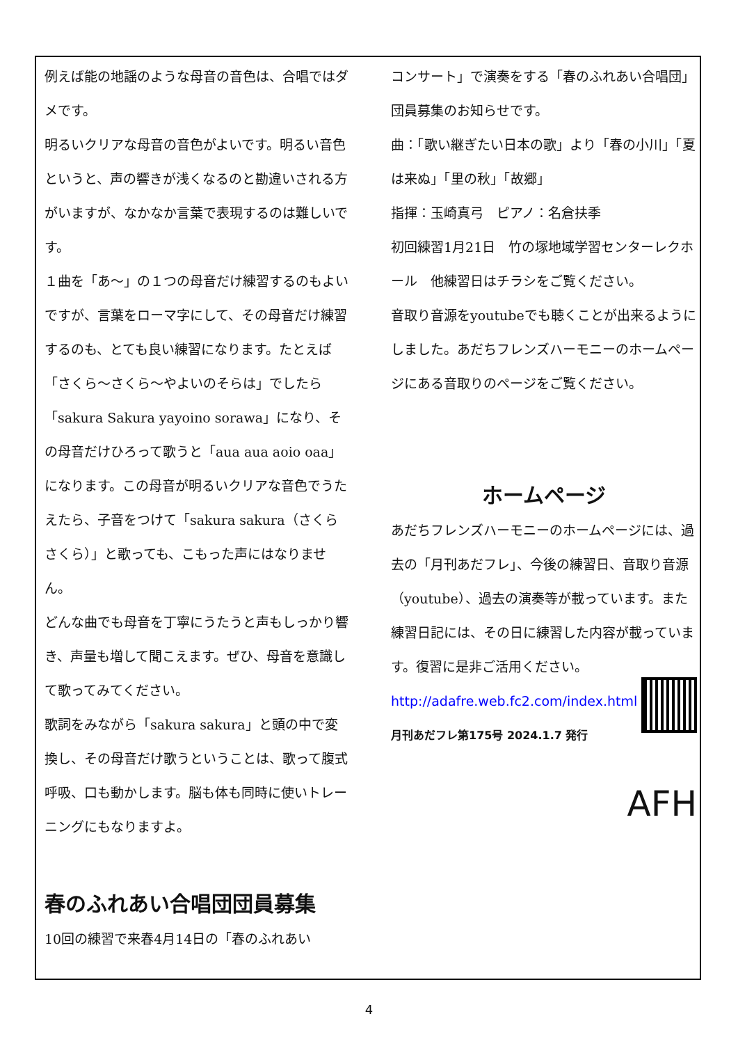例えば能の地謡のような母音の音色は、合唱ではダメです。
明るいクリアな母音の音色がよいです。明るい音色というと、声の響きが浅くなるのと勘違いされる方がいますが、なかなか言葉で表現するのは難しいです。
１曲を「あ～」の１つの母音だけ練習するのもよいですが、言葉をローマ字にして、その母音だけ練習するのも、とても良い練習になります。たとえば「さくら～さくら～やよいのそらは」でしたら「sakura Sakura yayoino sorawa」になり、その母音だけひろって歌うと「aua aua aoio oaa」になります。この母音が明るいクリアな音色でうたえたら、子音をつけて「sakura sakura（さくらさくら）」と歌っても、こもった声にはなりません。
どんな曲でも母音を丁寧にうたうと声もしっかり響き、声量も増して聞こえます。ぜひ、母音を意識して歌ってみてください。
歌詞をみながら「sakura sakura」と頭の中で変換し、その母音だけ歌うということは、歌って腹式呼吸、口も動かします。脳も体も同時に使いトレーニングにもなりますよ。
春のふれあい合唱団団員募集
10回の練習で来春4月14日の「春のふれあい
コンサート」で演奏をする「春のふれあい合唱団」団員募集のお知らせです。
曲：「歌い継ぎたい日本の歌」より「春の小川」「夏は来ぬ」「里の秋」「故郷」
指揮：玉崎真弓　ピアノ：名倉扶季
初回練習1月21日　竹の塚地域学習センターレクホール　他練習日はチラシをご覧ください。
音取り音源をyoutubeでも聴くことが出来るようにしました。あだちフレンズハーモニーのホームページにある音取りのページをご覧ください。
ホームページ
あだちフレンズハーモニーのホームページには、過去の「月刊あだフレ」、今後の練習日、音取り音源（youtube）、過去の演奏等が載っています。また練習日記には、その日に練習した内容が載っています。復習に是非ご活用ください。
http://adafre.web.fc2.com/index.html
月刊あだフレ第175号 2024.1.7 発行
AFH
4